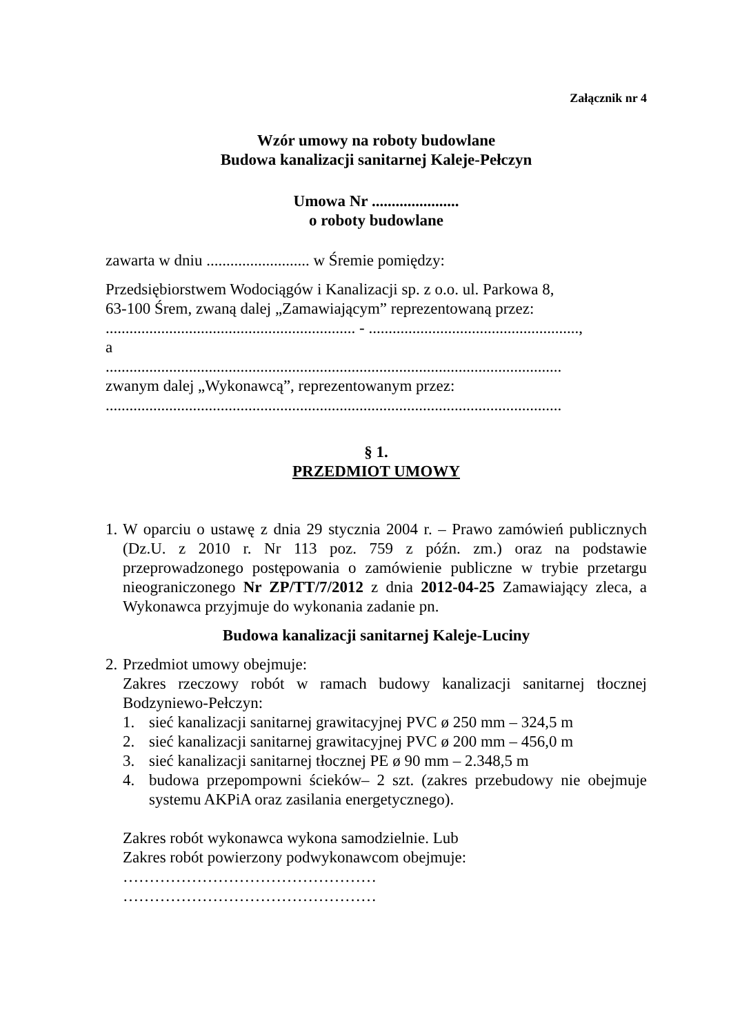Załącznik nr 4
Wzór umowy na roboty budowlane
Budowa kanalizacji sanitarnej Kaleje-Pełczyn
Umowa Nr ......................
o roboty budowlane
zawarta w dniu .......................... w Śremie pomiędzy:
Przedsiębiorstwem Wodociągów i Kanalizacji sp. z o.o. ul. Parkowa 8,
63-100 Śrem, zwaną dalej „Zamawiającym” reprezentowaną przez:
............................................................... - .....................................................,
a
...................................................................................................................
zwanym dalej „Wykonawcą”, reprezentowanym przez:
...................................................................................................................
§ 1.
PRZEDMIOT UMOWY
1.
W oparciu o ustawę z dnia 29 stycznia 2004 r. – Prawo zamówień publicznych (Dz.U. z 2010 r. Nr 113 poz. 759 z późn. zm.) oraz na podstawie przeprowadzonego postępowania o zamówienie publiczne w trybie przetargu nieograniczonego Nr ZP/TT/7/2012 z dnia 2012-04-25 Zamawiający zleca, a Wykonawca przyjmuje do wykonania zadanie pn.
Budowa kanalizacji sanitarnej Kaleje-Luciny
2.
Przedmiot umowy obejmuje:
Zakres rzeczowy robót w ramach budowy kanalizacji sanitarnej tłocznej Bodzyniewo-Pełczyn:
1. sieć kanalizacji sanitarnej grawitacyjnej PVC ø 250 mm – 324,5 m
2. sieć kanalizacji sanitarnej grawitacyjnej PVC ø 200 mm – 456,0 m
3. sieć kanalizacji sanitarnej tłocznej PE ø 90 mm – 2.348,5 m
4. budowa przepompowni ścieków– 2 szt. (zakres przebudowy nie obejmuje systemu AKPiA oraz zasilania energetycznego).
Zakres robót wykonawca wykona samodzielnie. Lub
Zakres robót powierzony podwykonawcom obejmuje:
…………………………………………
…………………………………………